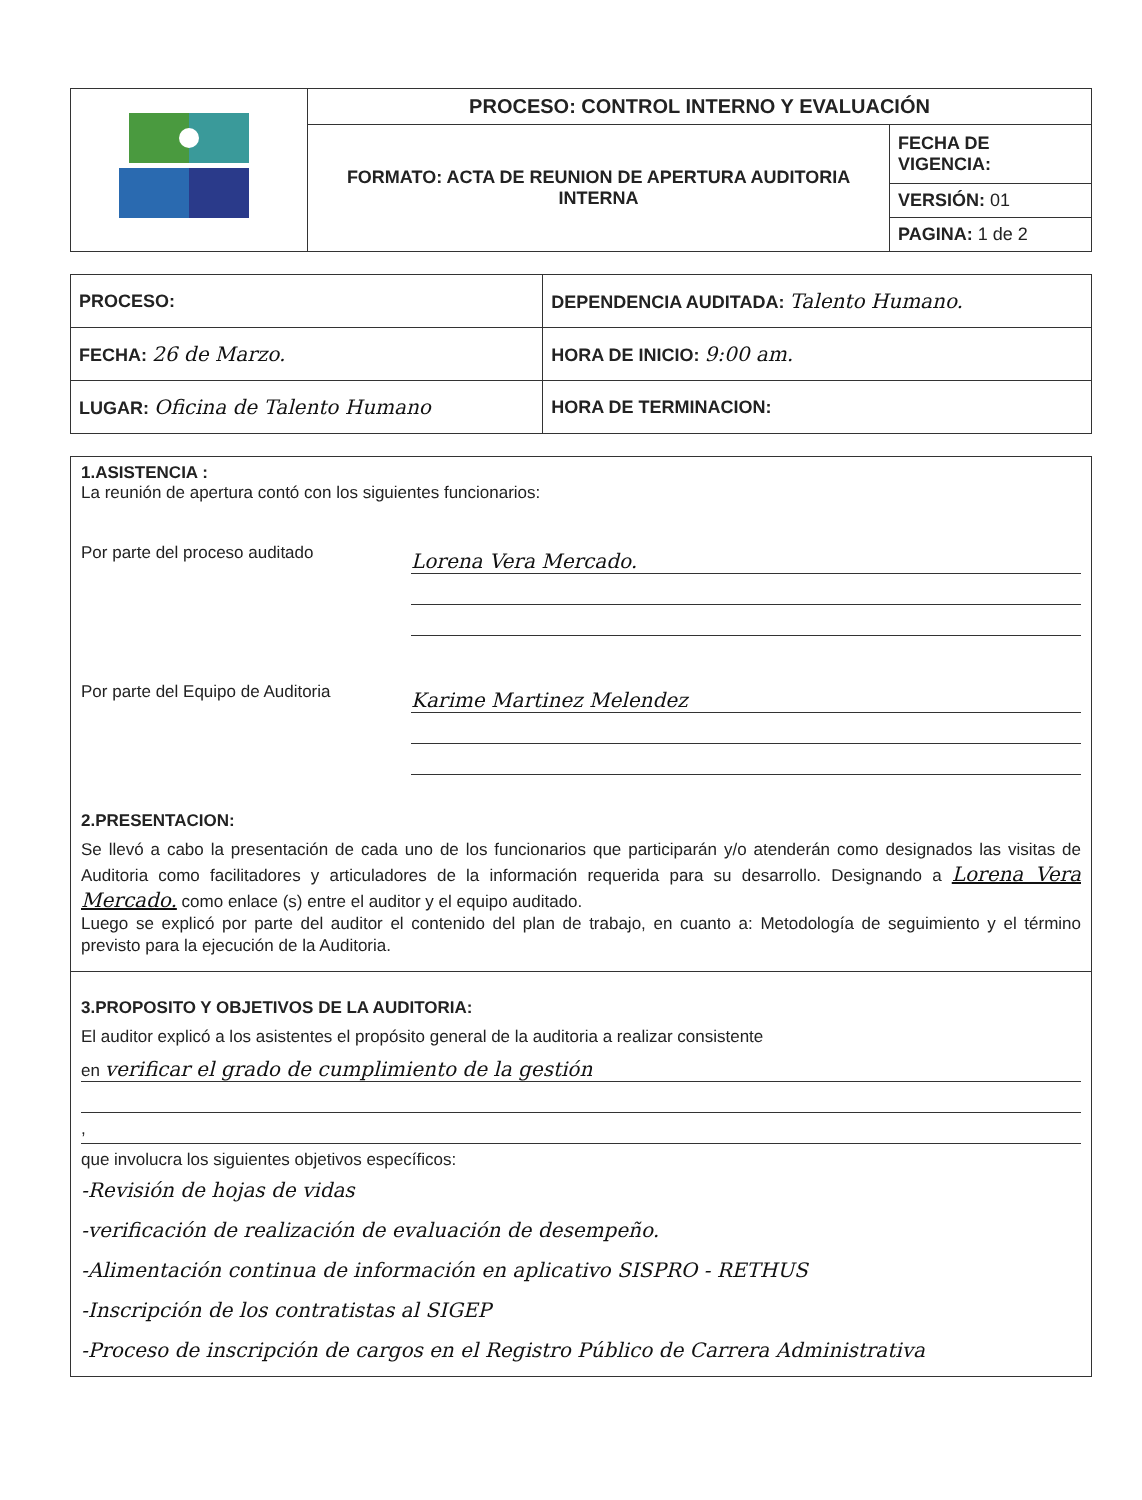| | PROCESO: CONTROL INTERNO Y EVALUACIÓN | |
| | FORMATO: ACTA DE REUNION DE APERTURA AUDITORIA INTERNA | FECHA DE VIGENCIA: |
| | | VERSIÓN: 01 |
| | | PAGINA: 1 de 2 |
| PROCESO: | DEPENDENCIA AUDITADA: Talento Humano. |
| FECHA: 26 de Marzo. | HORA DE INICIO: 9:00 am. |
| LUGAR: Oficina de Talento Humano | HORA DE TERMINACION: |
1.ASISTENCIA :
La reunión de apertura contó con los siguientes funcionarios:
Por parte del proceso auditado
Lorena Vera Mercado.
Por parte del Equipo de Auditoria
Karime Martinez Melendez
2.PRESENTACION:
Se llevó a cabo la presentación de cada uno de los funcionarios que participarán y/o atenderán como designados las visitas de Auditoria como facilitadores y articuladores de la información requerida para su desarrollo. Designando a Lorena Vera Mercado. como enlace (s) entre el auditor y el equipo auditado.
Luego se explicó por parte del auditor el contenido del plan de trabajo, en cuanto a: Metodología de seguimiento y el término previsto para la ejecución de la Auditoria.
3.PROPOSITO Y OBJETIVOS DE LA AUDITORIA:
El auditor explicó a los asistentes el propósito general de la auditoria a realizar consistente
en verificar el grado de cumplimiento de la gestión
,
que involucra los siguientes objetivos específicos:
-Revisión de hojas de vidas
-verificación de realización de evaluación de desempeño.
-Alimentación continua de información en aplicativo SISPRO - RETHUS
-Inscripción de los contratistas al SIGEP
-Proceso de inscripción de cargos en el Registro Público de Carrera Administrativa